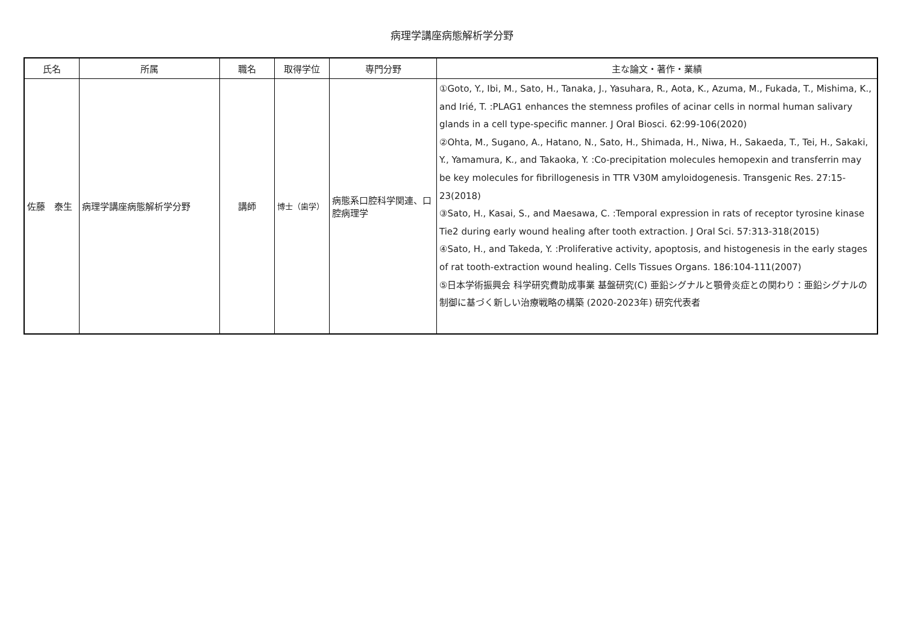病理学講座病態解析学分野
| 氏名 | 所属 | 職名 | 取得学位 | 専門分野 | 主な論文・著作・業績 |
| --- | --- | --- | --- | --- | --- |
| 佐藤 泰生 | 病理学講座病態解析学分野 | 講師 | 博士（歯学） | 病態系口腔科学関連、口腔病理学 | ①Goto, Y., Ibi, M., Sato, H., Tanaka, J., Yasuhara, R., Aota, K., Azuma, M., Fukada, T., Mishima, K., and Irié, T. :PLAG1 enhances the stemness profiles of acinar cells in normal human salivary glands in a cell type-specific manner. J Oral Biosci. 62:99-106(2020) ②Ohta, M., Sugano, A., Hatano, N., Sato, H., Shimada, H., Niwa, H., Sakaeda, T., Tei, H., Sakaki, Y., Yamamura, K., and Takaoka, Y. :Co-precipitation molecules hemopexin and transferrin may be key molecules for fibrillogenesis in TTR V30M amyloidogenesis. Transgenic Res. 27:15-23(2018) ③Sato, H., Kasai, S., and Maesawa, C. :Temporal expression in rats of receptor tyrosine kinase Tie2 during early wound healing after tooth extraction. J Oral Sci. 57:313-318(2015) ④Sato, H., and Takeda, Y. :Proliferative activity, apoptosis, and histogenesis in the early stages of rat tooth-extraction wound healing. Cells Tissues Organs. 186:104-111(2007) ⑤日本学術振興会 科学研究費助成事業 基盤研究(C) 亜鉛シグナルと顎骨炎症との関わり：亜鉛シグナルの制御に基づく新しい治療戦略の構築 (2020-2023年) 研究代表者 |